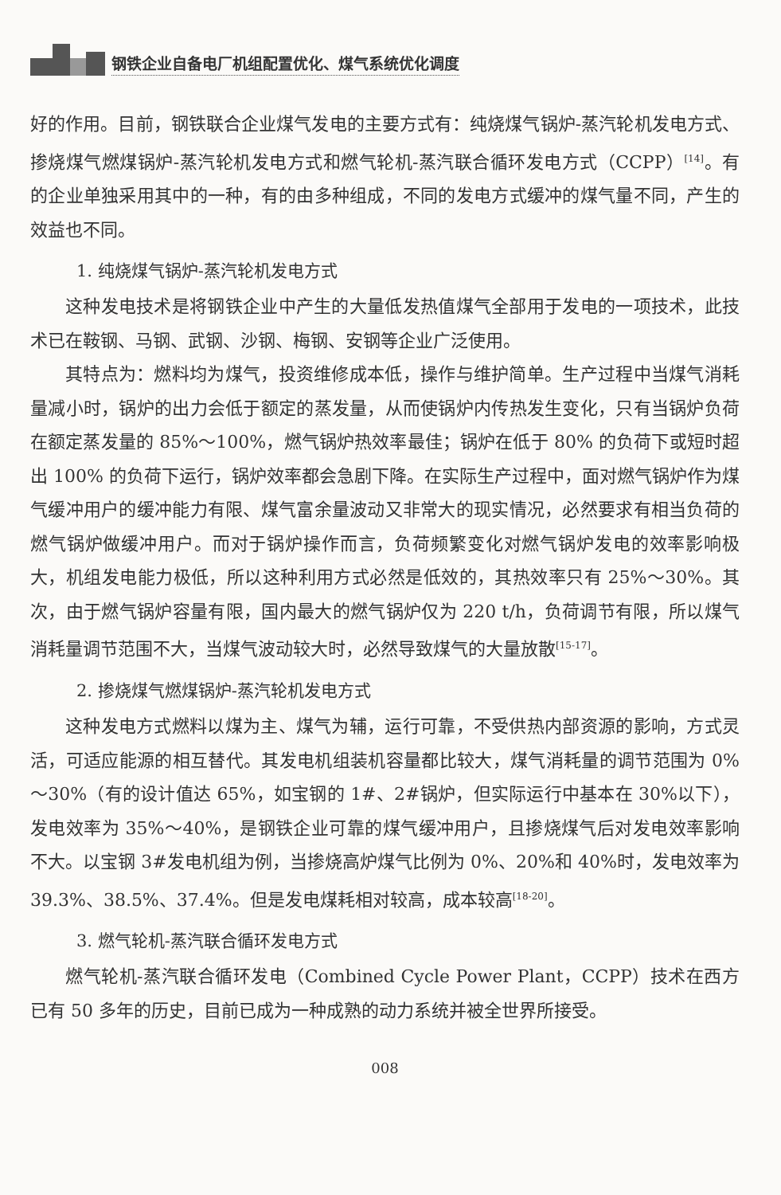钢铁企业自备电厂机组配置优化、煤气系统优化调度
好的作用。目前，钢铁联合企业煤气发电的主要方式有：纯烧煤气锅炉-蒸汽轮机发电方式、掺烧煤气燃煤锅炉-蒸汽轮机发电方式和燃气轮机-蒸汽联合循环发电方式（CCPP）<sup>[14]</sup>。有的企业单独采用其中的一种，有的由多种组成，不同的发电方式缓冲的煤气量不同，产生的效益也不同。
1. 纯烧煤气锅炉-蒸汽轮机发电方式
这种发电技术是将钢铁企业中产生的大量低发热值煤气全部用于发电的一项技术，此技术已在鞍钢、马钢、武钢、沙钢、梅钢、安钢等企业广泛使用。
其特点为：燃料均为煤气，投资维修成本低，操作与维护简单。生产过程中当煤气消耗量减小时，锅炉的出力会低于额定的蒸发量，从而使锅炉内传热发生变化，只有当锅炉负荷在额定蒸发量的 85%～100%，燃气锅炉热效率最佳；锅炉在低于 80% 的负荷下或短时超出 100% 的负荷下运行，锅炉效率都会急剧下降。在实际生产过程中，面对燃气锅炉作为煤气缓冲用户的缓冲能力有限、煤气富余量波动又非常大的现实情况，必然要求有相当负荷的燃气锅炉做缓冲用户。而对于锅炉操作而言，负荷频繁变化对燃气锅炉发电的效率影响极大，机组发电能力极低，所以这种利用方式必然是低效的，其热效率只有 25%～30%。其次，由于燃气锅炉容量有限，国内最大的燃气锅炉仅为 220 t/h，负荷调节有限，所以煤气消耗量调节范围不大，当煤气波动较大时，必然导致煤气的大量放散<sup>[15-17]</sup>。
2. 掺烧煤气燃煤锅炉-蒸汽轮机发电方式
这种发电方式燃料以煤为主、煤气为辅，运行可靠，不受供热内部资源的影响，方式灵活，可适应能源的相互替代。其发电机组装机容量都比较大，煤气消耗量的调节范围为 0%～30%（有的设计值达 65%，如宝钢的 1#、2#锅炉，但实际运行中基本在 30%以下），发电效率为 35%～40%，是钢铁企业可靠的煤气缓冲用户，且掺烧煤气后对发电效率影响不大。以宝钢 3#发电机组为例，当掺烧高炉煤气比例为 0%、20%和 40%时，发电效率为 39.3%、38.5%、37.4%。但是发电煤耗相对较高，成本较高<sup>[18-20]</sup>。
3. 燃气轮机-蒸汽联合循环发电方式
燃气轮机-蒸汽联合循环发电（Combined Cycle Power Plant，CCPP）技术在西方已有 50 多年的历史，目前已成为一种成熟的动力系统并被全世界所接受。
008